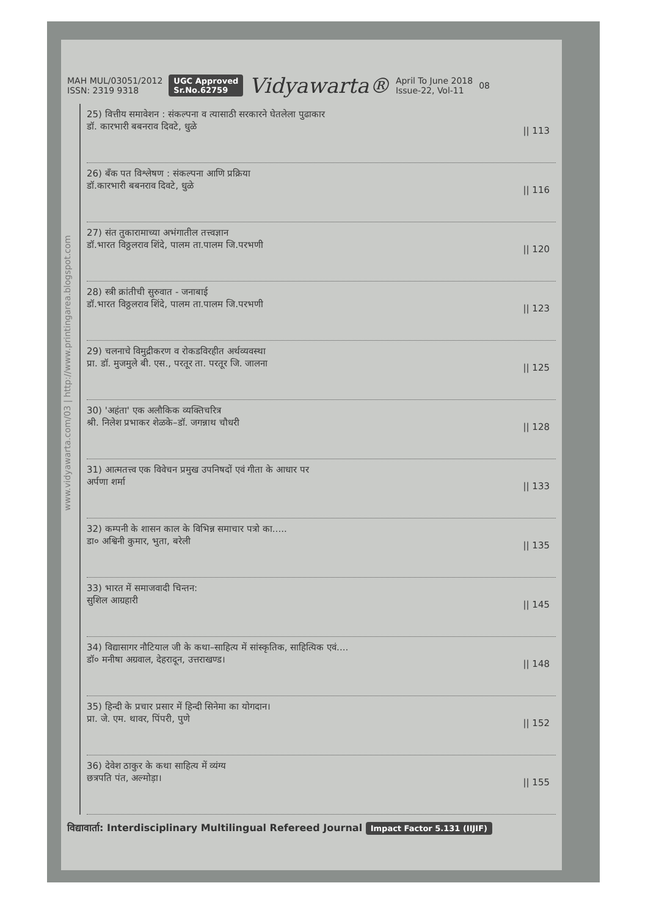MAH MUL/03051/2012
ISSN: 2319 9318
UGC Approved
Sr.No.62759
Vidyawarta®
April To June 2018
Issue-22, Vol-11
08
www.vidyawarta.com/03 | http://www.printingarea.blogspot.com
25) वित्तीय समावेशन : संकल्पना व त्यासाठी सरकारने घेतलेला पुढाकार
डॉ. कारभारी बबनराव दिवटे, धुळे
|| 113
26) बँक पत विश्लेषण : संकल्पना आणि प्रक्रिया
डॉ.कारभारी बबनराव दिवटे, धुळे
|| 116
27) संत तुकारामाच्या अभंगातील तत्त्वज्ञान
डॉ.भारत विठ्ठलराव शिंदे, पालम ता.पालम जि.परभणी
|| 120
28) स्त्री क्रांतीची सुरुवात - जनाबाई
डॉ.भारत विठ्ठलराव शिंदे, पालम ता.पालम जि.परभणी
|| 123
29) चलनाचे विमुद्रीकरण व रोकडविरहीत अर्थव्यवस्था
प्रा. डॉ. मुजमुले बी. एस., परतूर ता. परतूर जि. जालना
|| 125
30) 'अहंता' एक अलौकिक व्यक्तिचरित्र
श्री. निलेश प्रभाकर शेळके–डॉ. जगन्नाथ चौधरी
|| 128
31) आत्मतत्त्व एक विवेचन प्रमुख उपनिषदों एवं गीता के आधार पर
अर्पणा शर्मा
|| 133
32) कम्पनी के शासन काल के विभिन्न समाचार पत्रो का.....
डा० अश्विनी कुमार, भुता, बरेली
|| 135
33) भारत में समाजवादी चिन्तन:
सुशिल आग्रहारी
|| 145
34) विद्यासागर नौटियाल जी के कथा–साहित्य में सांस्कृतिक, साहित्यिक एवं....
डॉ० मनीषा अग्रवाल, देहरादून, उत्तराखण्ड।
|| 148
35) हिन्दी के प्रचार प्रसार में हिन्दी सिनेमा का योगदान।
प्रा. जे. एम. थावर, पिंपरी, पुणे
|| 152
36) देवेश ठाकुर के कथा साहित्य में व्यंग्य
छत्रपति पंत, अल्मोड़ा।
|| 155
विद्यावार्ता: Interdisciplinary Multilingual Refereed Journal Impact Factor 5.131 (IIJIF)